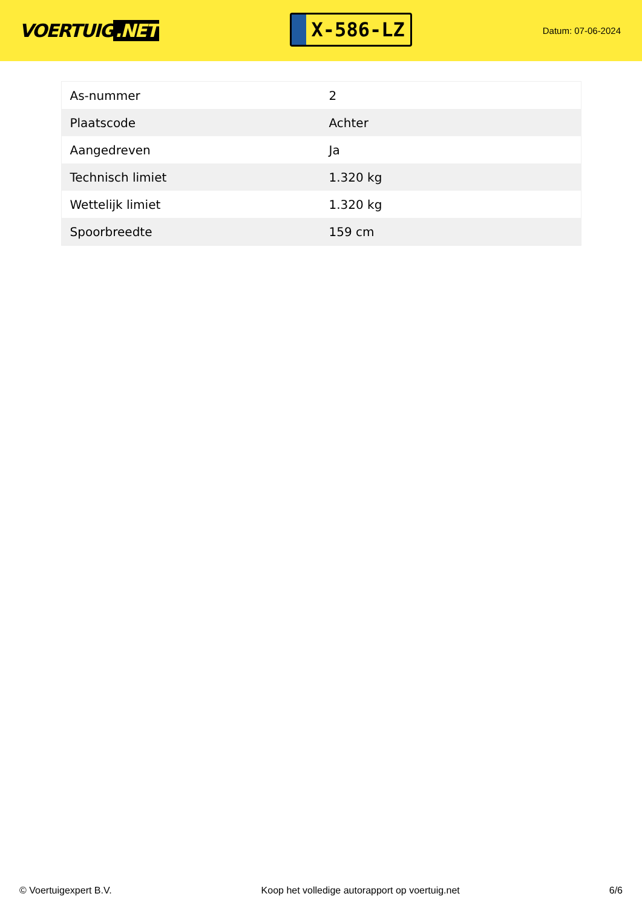VOERTUIG.NET
X-586-LZ
Datum: 07-06-2024
| As-nummer | 2 |
| Plaatscode | Achter |
| Aangedreven | Ja |
| Technisch limiet | 1.320 kg |
| Wettelijk limiet | 1.320 kg |
| Spoorbreedte | 159 cm |
© Voertuigexpert B.V. Koop het volledige autorapport op voertuig.net 6/6